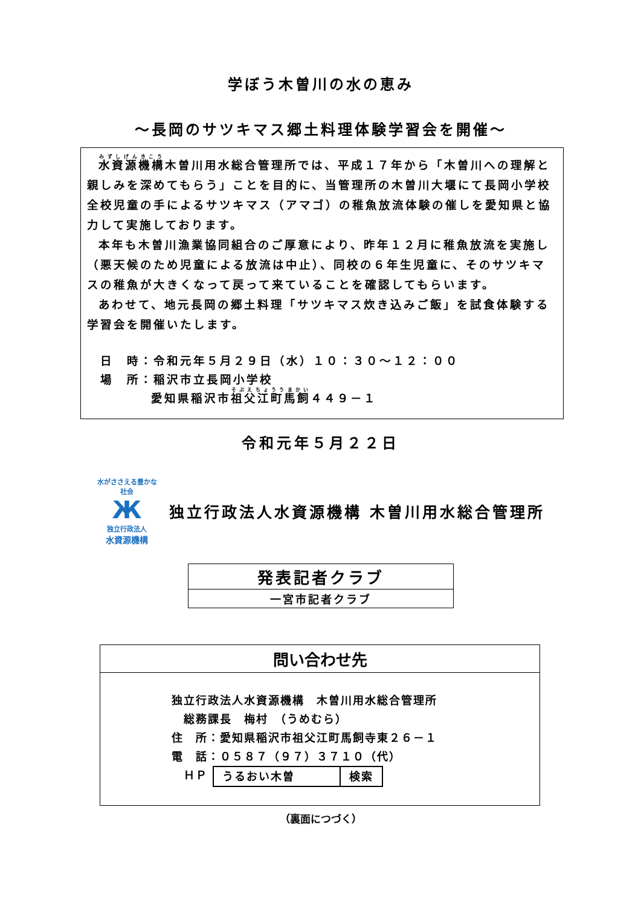学ぼう木曽川の水の恵み
～長岡のサツキマス郷土料理体験学習会を開催～
水資源機構木曽川用水総合管理所では、平成１７年から「木曽川への理解と親しみを深めてもらう」ことを目的に、当管理所の木曽川大堰にて長岡小学校全校児童の手によるサツキマス（アマゴ）の稚魚放流体験の催しを愛知県と協力して実施しております。
本年も木曽川漁業協同組合のご厚意により、昨年１２月に稚魚放流を実施し（悪天候のため児童による放流は中止）、同校の６年生児童に、そのサツキマスの稚魚が大きくなって戻って来ていることを確認してもらいます。
あわせて、地元長岡の郷土料理「サツキマス炊き込みご飯」を試食体験する学習会を開催いたします。
日　時：令和元年５月２９日（水）１０：３０～１２：００
場　所：稲沢市立長岡小学校
愛知県稲沢市祖父江町馬飼４４９－１
令和元年５月２２日
水がささえる豊かな社会
Ж
独立行政法人
水資源機構
独立行政法人水資源機構 木曽川用水総合管理所
| 発表記者クラブ |
| 一宮市記者クラブ |
| 問い合わせ先 |
| 独立行政法人水資源機構 木曽川用水総合管理所 総務課長 梅村 （うめむら） 住 所：愛知県稲沢市祖父江町馬飼寺東２６－１ 電 話：０５８７（９７）３７１０（代） ＨＰ / うるおい木曽 / 検索 / |
（裏面につづく）